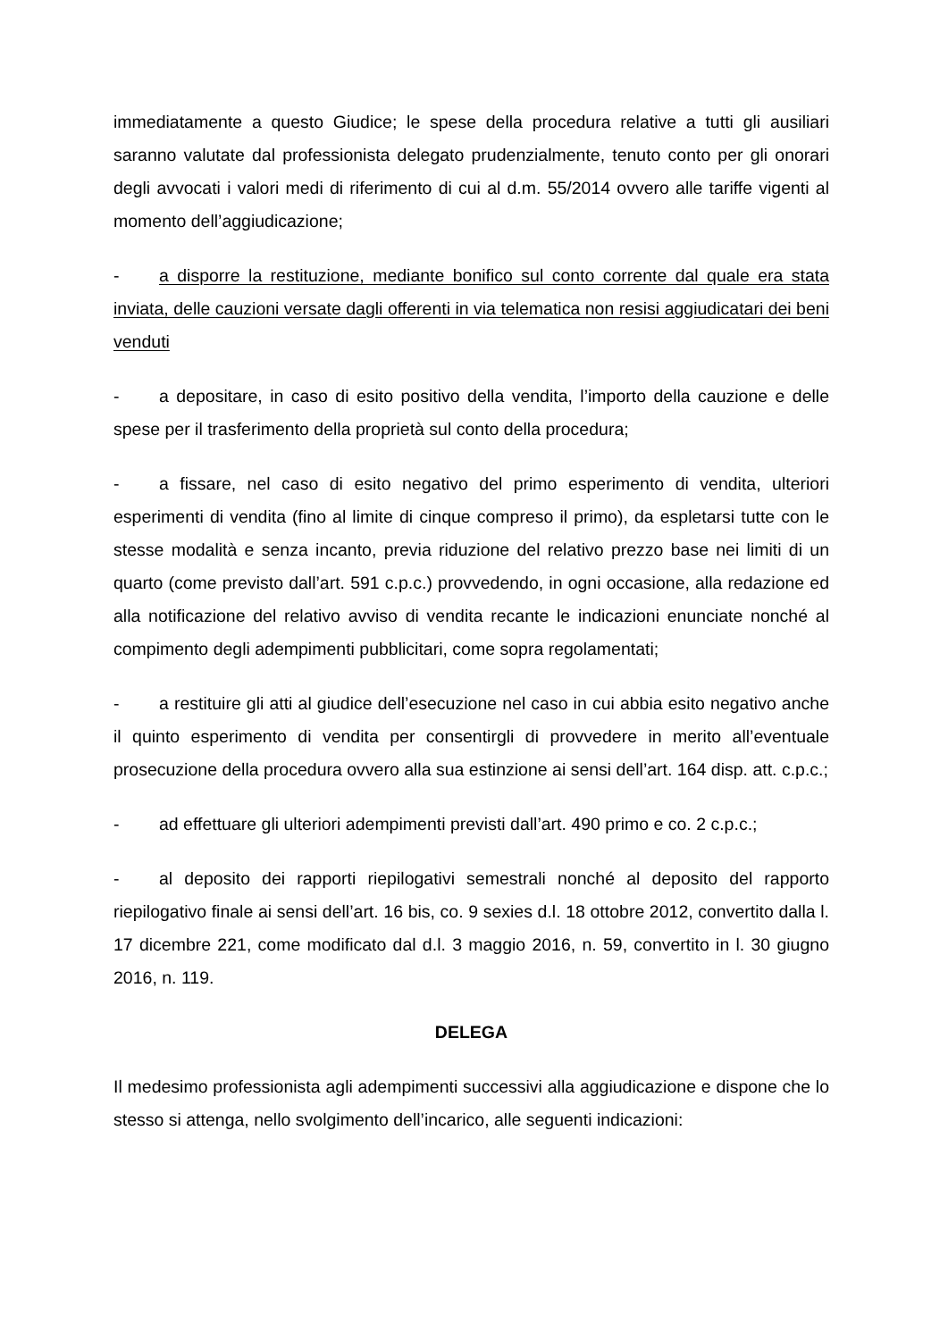immediatamente a questo Giudice; le spese della procedura relative a tutti gli ausiliari saranno valutate dal professionista delegato prudenzialmente, tenuto conto per gli onorari degli avvocati i valori medi di riferimento di cui al d.m. 55/2014 ovvero alle tariffe vigenti al momento dell’aggiudicazione;
- a disporre la restituzione, mediante bonifico sul conto corrente dal quale era stata inviata, delle cauzioni versate dagli offerenti in via telematica non resisi aggiudicatari dei beni venduti
- a depositare, in caso di esito positivo della vendita, l’importo della cauzione e delle spese per il trasferimento della proprietà sul conto della procedura;
- a fissare, nel caso di esito negativo del primo esperimento di vendita, ulteriori esperimenti di vendita (fino al limite di cinque compreso il primo), da espletarsi tutte con le stesse modalità e senza incanto, previa riduzione del relativo prezzo base nei limiti di un quarto (come previsto dall’art. 591 c.p.c.) provvedendo, in ogni occasione, alla redazione ed alla notificazione del relativo avviso di vendita recante le indicazioni enunciate nonché al compimento degli adempimenti pubblicitari, come sopra regolamentati;
- a restituire gli atti al giudice dell’esecuzione nel caso in cui abbia esito negativo anche il quinto esperimento di vendita per consentirgli di provvedere in merito all’eventuale prosecuzione della procedura ovvero alla sua estinzione ai sensi dell’art. 164 disp. att. c.p.c.;
- ad effettuare gli ulteriori adempimenti previsti dall’art. 490 primo e co. 2 c.p.c.;
- al deposito dei rapporti riepilogativi semestrali nonché al deposito del rapporto riepilogativo finale ai sensi dell’art. 16 bis, co. 9 sexies d.l. 18 ottobre 2012, convertito dalla l. 17 dicembre 221, come modificato dal d.l. 3 maggio 2016, n. 59, convertito in l. 30 giugno 2016, n. 119.
DELEGA
Il medesimo professionista agli adempimenti successivi alla aggiudicazione e dispone che lo stesso si attenga, nello svolgimento dell’incarico, alle seguenti indicazioni: